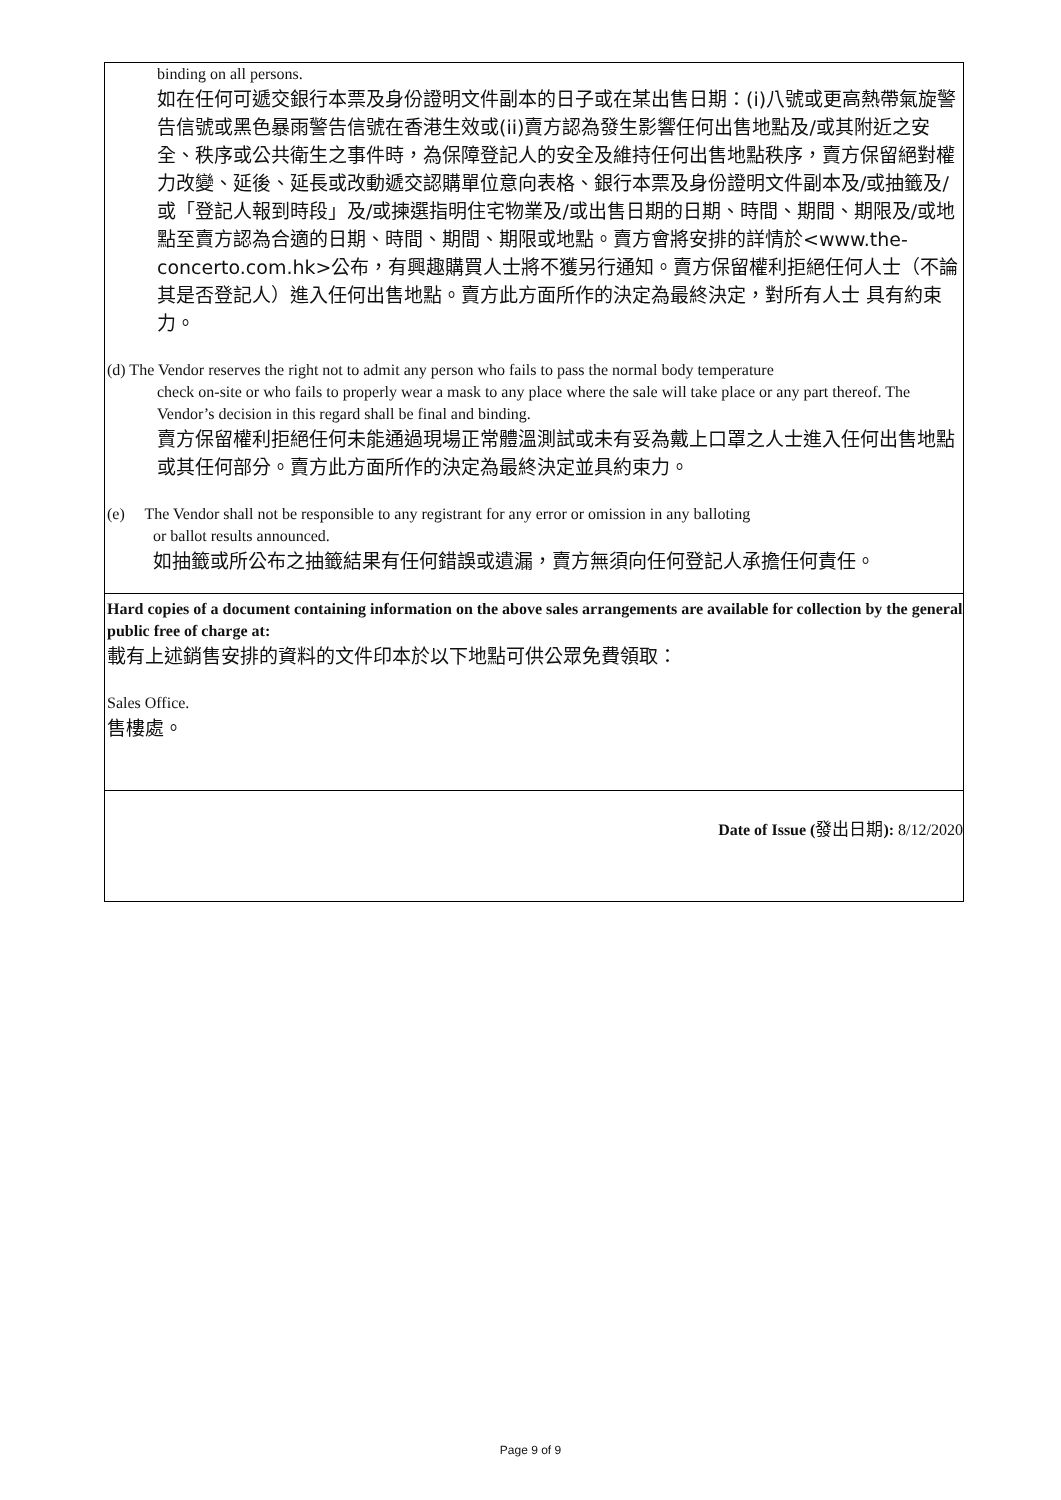| binding on all persons. 如在任何可遞交銀行本票及身份證明文件副本的日子或在某出售日期：(i)八號或更高熱帶氣旋警告信號或黑色暴雨警告信號在香港生效或(ii)賣方認為發生影響任何出售地點及/或其附近之安全、秩序或公共衛生之事件時，為保障登記人的安全及維持任何出售地點秩序，賣方保留絕對權力改變、延後、延長或改動遞交認購單位意向表格、銀行本票及身份證明文件副本及/或抽籤及/或「登記人報到時段」及/或揀選指明住宅物業及/或出售日期的日期、時間、期間、期限及/或地點至賣方認為合適的日期、時間、期間、期限或地點。賣方會將安排的詳情於<www.the-concerto.com.hk>公布，有興趣購買人士將不獲另行通知。賣方保留權利拒絕任何人士（不論其是否登記人）進入任何出售地點。賣方此方面所作的決定為最終決定，對所有人士 具有約束力。 (d) The Vendor reserves the right not to admit any person who fails to pass the normal body temperature check on-site or who fails to properly wear a mask to any place where the sale will take place or any part thereof. The Vendor’s decision in this regard shall be final and binding. 賣方保留權利拒絕任何未能通過現場正常體溫測試或未有妥為戴上口罩之人士進入任何出售地點或其任何部分。賣方此方面所作的決定為最終決定並具約束力。 (e) The Vendor shall not be responsible to any registrant for any error or omission in any balloting or ballot results announced. 如抽籤或所公布之抽籤結果有任何錯誤或遺漏，賣方無須向任何登記人承擔任何責任。 |
| Hard copies of a document containing information on the above sales arrangements are available for collection by the general public free of charge at: 載有上述銷售安排的資料的文件印本於以下地點可供公眾免費領取： Sales Office. 售樓處。 |
| Date of Issue ( 發出日期 ): 8/12/2020 |
Page 9 of 9